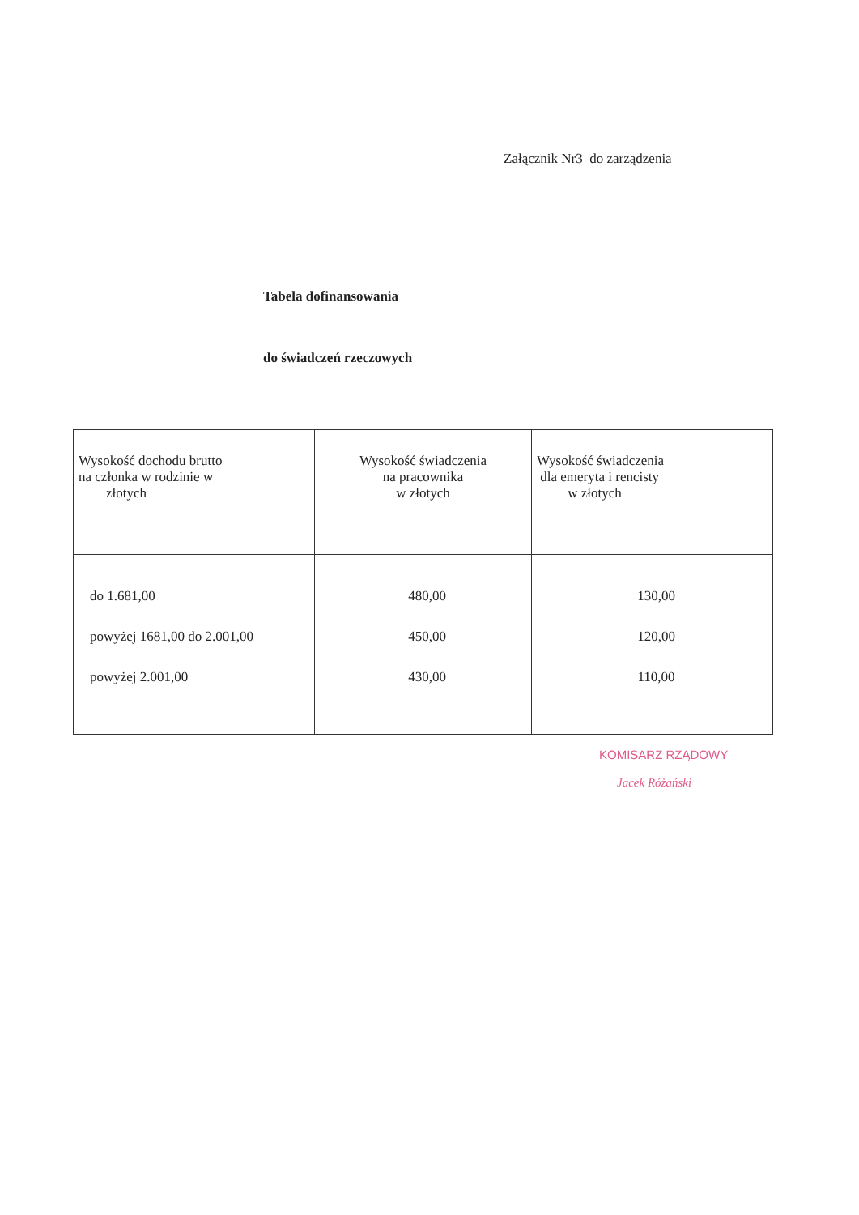Załącznik Nr3 do zarządzenia
Tabela dofinansowania
do świadczeń rzeczowych
| Wysokość dochodu brutto na członka w rodzinie w złotych | Wysokość świadczenia na pracownika w złotych | Wysokość świadczenia dla emeryta i rencisty w złotych |
| do 1.681,00 powyżej 1681,00 do 2.001,00 powyżej 2.001,00 | 480,00 450,00 430,00 | 130,00 120,00 110,00 |
KOMISARZ RZĄDOWY
Jacek Różański